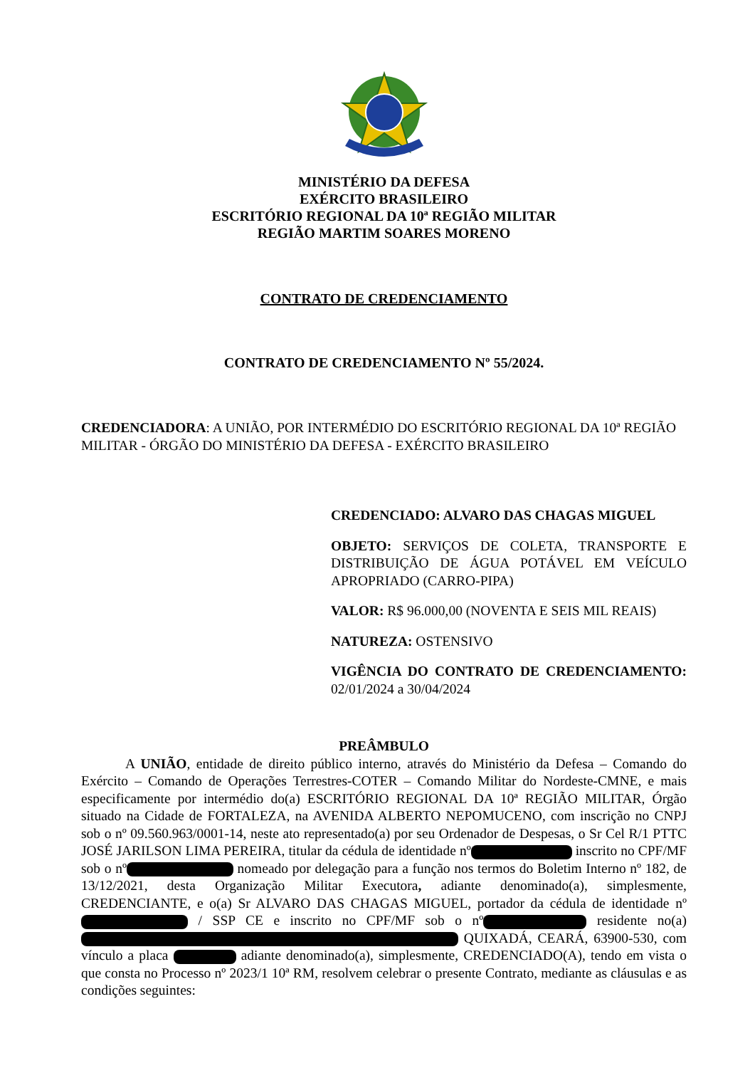MINISTÉRIO DA DEFESA
EXÉRCITO BRASILEIRO
ESCRITÓRIO REGIONAL DA 10ª REGIÃO MILITAR
REGIÃO MARTIM SOARES MORENO
CONTRATO DE CREDENCIAMENTO
CONTRATO DE CREDENCIAMENTO Nº 55/2024.
CREDENCIADORA: A UNIÃO, POR INTERMÉDIO DO ESCRITÓRIO REGIONAL DA 10ª REGIÃO MILITAR - ÓRGÃO DO MINISTÉRIO DA DEFESA - EXÉRCITO BRASILEIRO
CREDENCIADO: ALVARO DAS CHAGAS MIGUEL
OBJETO: SERVIÇOS DE COLETA, TRANSPORTE E DISTRIBUIÇÃO DE ÁGUA POTÁVEL EM VEÍCULO APROPRIADO (CARRO-PIPA)
VALOR: R$ 96.000,00 (NOVENTA E SEIS MIL REAIS)
NATUREZA: OSTENSIVO
VIGÊNCIA DO CONTRATO DE CREDENCIAMENTO: 02/01/2024 a 30/04/2024
PREÂMBULO
A UNIÃO, entidade de direito público interno, através do Ministério da Defesa – Comando do Exército – Comando de Operações Terrestres-COTER – Comando Militar do Nordeste-CMNE, e mais especificamente por intermédio do(a) ESCRITÓRIO REGIONAL DA 10ª REGIÃO MILITAR, Órgão situado na Cidade de FORTALEZA, na AVENIDA ALBERTO NEPOMUCENO, com inscrição no CNPJ sob o nº 09.560.963/0001-14, neste ato representado(a) por seu Ordenador de Despesas, o Sr Cel R/1 PTTC JOSÉ JARILSON LIMA PEREIRA, titular da cédula de identidade nº inscrito no CPF/MF sob o nº nomeado por delegação para a função nos termos do Boletim Interno nº 182, de 13/12/2021, desta Organização Militar Executora, adiante denominado(a), simplesmente, CREDENCIANTE, e o(a) Sr ALVARO DAS CHAGAS MIGUEL, portador da cédula de identidade nº / SSP CE e inscrito no CPF/MF sob o nº residente no(a) QUIXADÁ, CEARÁ, 63900-530, com vínculo a placa adiante denominado(a), simplesmente, CREDENCIADO(A), tendo em vista o que consta no Processo nº 2023/1 10ª RM, resolvem celebrar o presente Contrato, mediante as cláusulas e as condições seguintes: